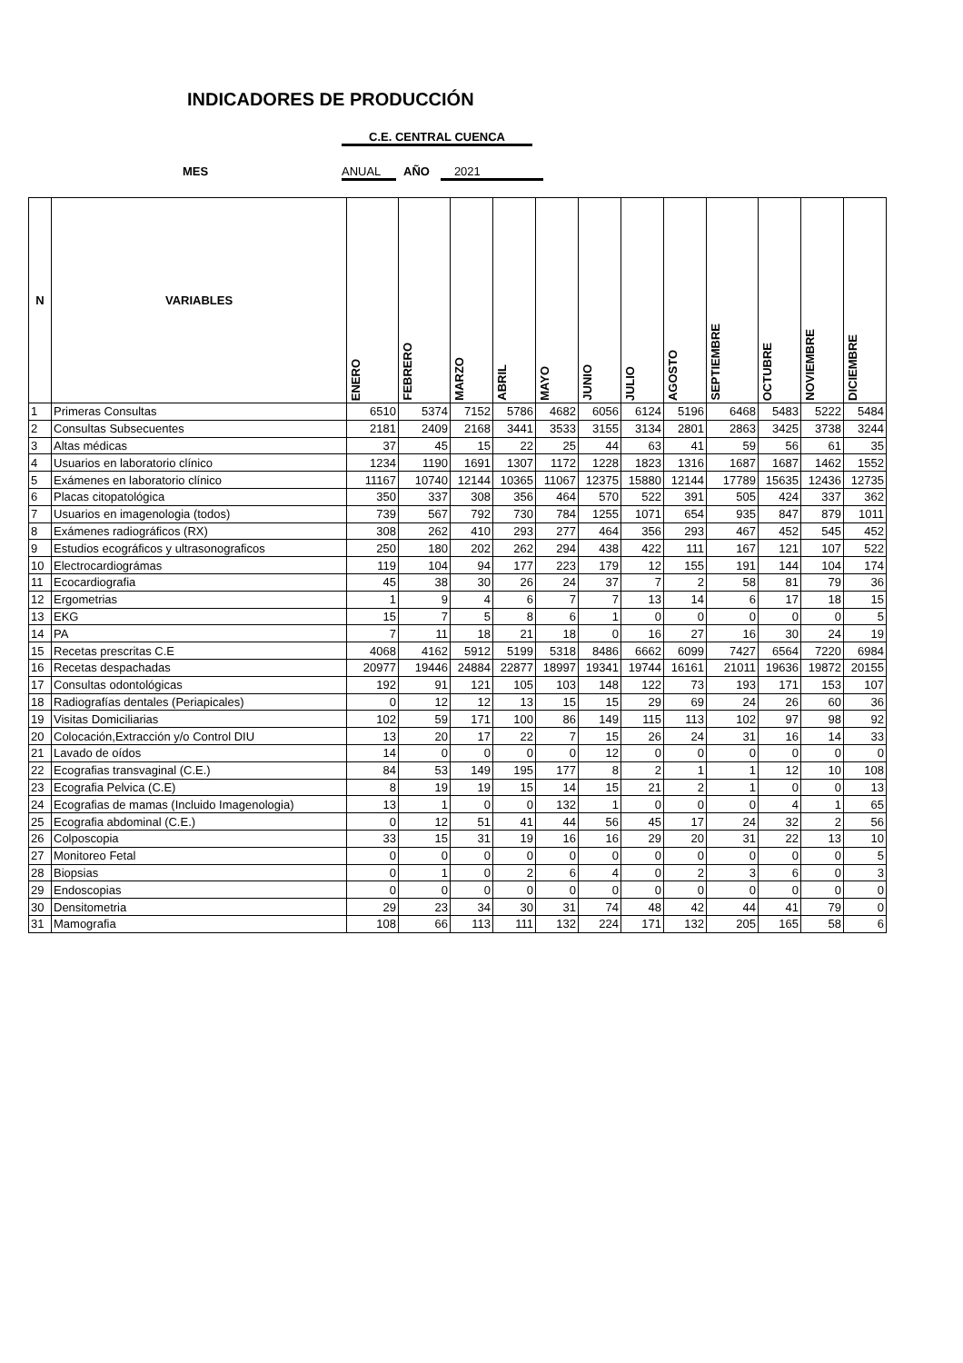INDICADORES DE PRODUCCIÓN
C.E. CENTRAL CUENCA
MES ANUAL AÑO 2021
| N | VARIABLES | ENERO | FEBRERO | MARZO | ABRIL | MAYO | JUNIO | JULIO | AGOSTO | SEPTIEMBRE | OCTUBRE | NOVIEMBRE | DICIEMBRE |
| --- | --- | --- | --- | --- | --- | --- | --- | --- | --- | --- | --- | --- | --- |
| 1 | Primeras Consultas | 6510 | 5374 | 7152 | 5786 | 4682 | 6056 | 6124 | 5196 | 6468 | 5483 | 5222 | 5484 |
| 2 | Consultas Subsecuentes | 2181 | 2409 | 2168 | 3441 | 3533 | 3155 | 3134 | 2801 | 2863 | 3425 | 3738 | 3244 |
| 3 | Altas médicas | 37 | 45 | 15 | 22 | 25 | 44 | 63 | 41 | 59 | 56 | 61 | 35 |
| 4 | Usuarios en laboratorio clínico | 1234 | 1190 | 1691 | 1307 | 1172 | 1228 | 1823 | 1316 | 1687 | 1687 | 1462 | 1552 |
| 5 | Exámenes en laboratorio clínico | 11167 | 10740 | 12144 | 10365 | 11067 | 12375 | 15880 | 12144 | 17789 | 15635 | 12436 | 12735 |
| 6 | Placas citopatológica | 350 | 337 | 308 | 356 | 464 | 570 | 522 | 391 | 505 | 424 | 337 | 362 |
| 7 | Usuarios en imagenologia (todos) | 739 | 567 | 792 | 730 | 784 | 1255 | 1071 | 654 | 935 | 847 | 879 | 1011 |
| 8 | Exámenes radiográficos (RX) | 308 | 262 | 410 | 293 | 277 | 464 | 356 | 293 | 467 | 452 | 545 | 452 |
| 9 | Estudios ecográficos y ultrasonograficos | 250 | 180 | 202 | 262 | 294 | 438 | 422 | 111 | 167 | 121 | 107 | 522 |
| 10 | Electrocardiográmas | 119 | 104 | 94 | 177 | 223 | 179 | 12 | 155 | 191 | 144 | 104 | 174 |
| 11 | Ecocardiografia | 45 | 38 | 30 | 26 | 24 | 37 | 7 | 2 | 58 | 81 | 79 | 36 |
| 12 | Ergometrias | 1 | 9 | 4 | 6 | 7 | 7 | 13 | 14 | 6 | 17 | 18 | 15 |
| 13 | EKG | 15 | 7 | 5 | 8 | 6 | 1 | 0 | 0 | 0 | 0 | 0 | 5 |
| 14 | PA | 7 | 11 | 18 | 21 | 18 | 0 | 16 | 27 | 16 | 30 | 24 | 19 |
| 15 | Recetas prescritas C.E | 4068 | 4162 | 5912 | 5199 | 5318 | 8486 | 6662 | 6099 | 7427 | 6564 | 7220 | 6984 |
| 16 | Recetas despachadas | 20977 | 19446 | 24884 | 22877 | 18997 | 19341 | 19744 | 16161 | 21011 | 19636 | 19872 | 20155 |
| 17 | Consultas odontológicas | 192 | 91 | 121 | 105 | 103 | 148 | 122 | 73 | 193 | 171 | 153 | 107 |
| 18 | Radiografías dentales (Periapicales) | 0 | 12 | 12 | 13 | 15 | 15 | 29 | 69 | 24 | 26 | 60 | 36 |
| 19 | Visitas Domiciliarias | 102 | 59 | 171 | 100 | 86 | 149 | 115 | 113 | 102 | 97 | 98 | 92 |
| 20 | Colocación,Extracción y/o Control DIU | 13 | 20 | 17 | 22 | 7 | 15 | 26 | 24 | 31 | 16 | 14 | 33 |
| 21 | Lavado de oídos | 14 | 0 | 0 | 0 | 0 | 12 | 0 | 0 | 0 | 0 | 0 | 0 |
| 22 | Ecografias transvaginal (C.E.) | 84 | 53 | 149 | 195 | 177 | 8 | 2 | 1 | 1 | 12 | 10 | 108 |
| 23 | Ecografia Pelvica (C.E) | 8 | 19 | 19 | 15 | 14 | 15 | 21 | 2 | 1 | 0 | 0 | 13 |
| 24 | Ecografias de mamas (Incluido Imagenologia) | 13 | 1 | 0 | 0 | 132 | 1 | 0 | 0 | 0 | 4 | 1 | 65 |
| 25 | Ecografia abdominal (C.E.) | 0 | 12 | 51 | 41 | 44 | 56 | 45 | 17 | 24 | 32 | 2 | 56 |
| 26 | Colposcopia | 33 | 15 | 31 | 19 | 16 | 16 | 29 | 20 | 31 | 22 | 13 | 10 |
| 27 | Monitoreo Fetal | 0 | 0 | 0 | 0 | 0 | 0 | 0 | 0 | 0 | 0 | 0 | 5 |
| 28 | Biopsias | 0 | 1 | 0 | 2 | 6 | 4 | 0 | 2 | 3 | 6 | 0 | 3 |
| 29 | Endoscopias | 0 | 0 | 0 | 0 | 0 | 0 | 0 | 0 | 0 | 0 | 0 | 0 |
| 30 | Densitometria | 29 | 23 | 34 | 30 | 31 | 74 | 48 | 42 | 44 | 41 | 79 | 0 |
| 31 | Mamografia | 108 | 66 | 113 | 111 | 132 | 224 | 171 | 132 | 205 | 165 | 58 | 6 |